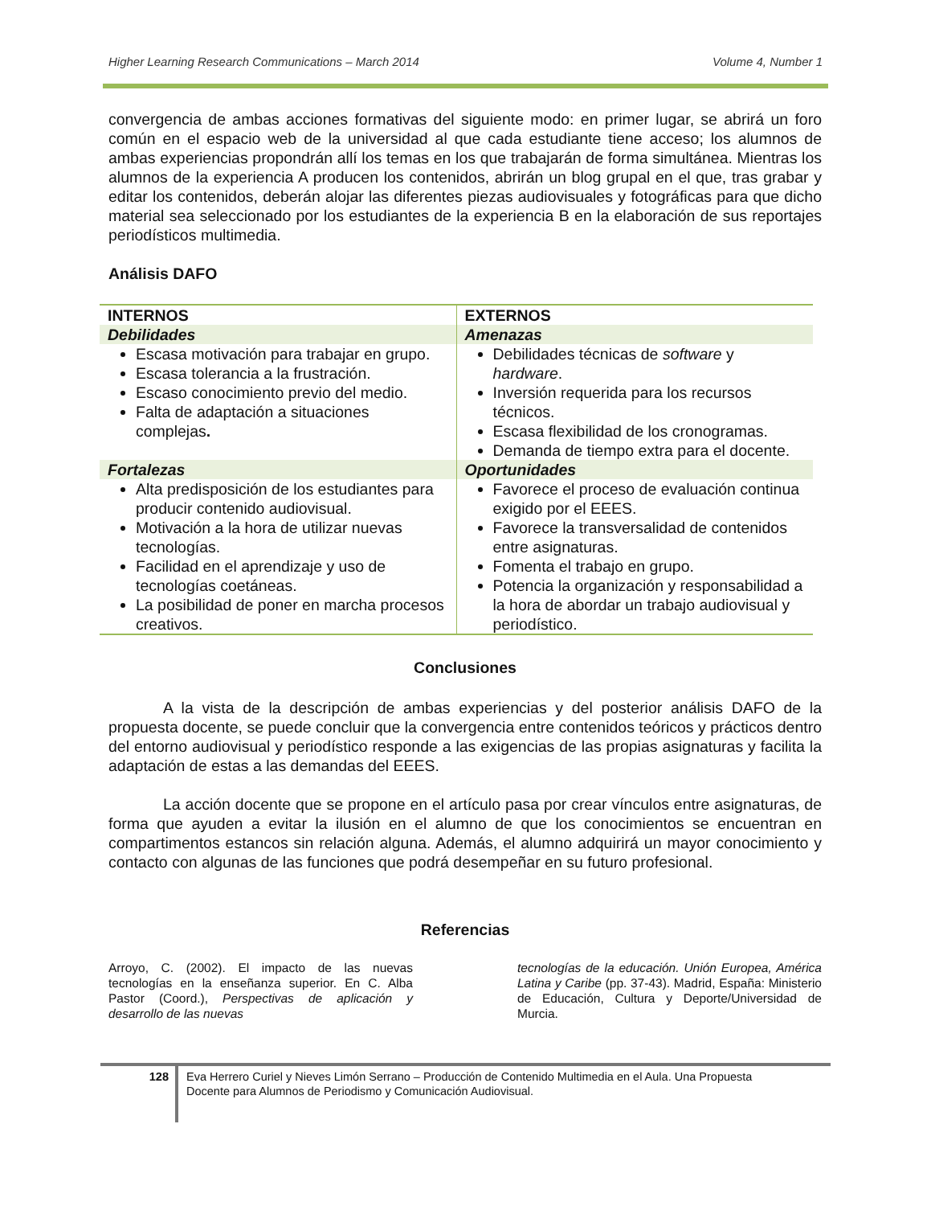Higher Learning Research Communications – March 2014 Volume 4, Number 1
convergencia de ambas acciones formativas del siguiente modo: en primer lugar, se abrirá un foro común en el espacio web de la universidad al que cada estudiante tiene acceso; los alumnos de ambas experiencias propondrán allí los temas en los que trabajarán de forma simultánea. Mientras los alumnos de la experiencia A producen los contenidos, abrirán un blog grupal en el que, tras grabar y editar los contenidos, deberán alojar las diferentes piezas audiovisuales y fotográficas para que dicho material sea seleccionado por los estudiantes de la experiencia B en la elaboración de sus reportajes periodísticos multimedia.
Análisis DAFO
| INTERNOS | EXTERNOS |
| --- | --- |
| Debilidades | Amenazas |
| Escasa motivación para trabajar en grupo. Escasa tolerancia a la frustración. Escaso conocimiento previo del medio. Falta de adaptación a situaciones complejas . | Debilidades técnicas de software y hardware . Inversión requerida para los recursos técnicos. Escasa flexibilidad de los cronogramas. Demanda de tiempo extra para el docente. |
| Fortalezas | Oportunidades |
| Alta predisposición de los estudiantes para producir contenido audiovisual. Motivación a la hora de utilizar nuevas tecnologías. Facilidad en el aprendizaje y uso de tecnologías coetáneas. La posibilidad de poner en marcha procesos creativos. | Favorece el proceso de evaluación continua exigido por el EEES. Favorece la transversalidad de contenidos entre asignaturas. Fomenta el trabajo en grupo. Potencia la organización y responsabilidad a la hora de abordar un trabajo audiovisual y periodístico. |
Conclusiones
A la vista de la descripción de ambas experiencias y del posterior análisis DAFO de la propuesta docente, se puede concluir que la convergencia entre contenidos teóricos y prácticos dentro del entorno audiovisual y periodístico responde a las exigencias de las propias asignaturas y facilita la adaptación de estas a las demandas del EEES.
La acción docente que se propone en el artículo pasa por crear vínculos entre asignaturas, de forma que ayuden a evitar la ilusión en el alumno de que los conocimientos se encuentran en compartimentos estancos sin relación alguna. Además, el alumno adquirirá un mayor conocimiento y contacto con algunas de las funciones que podrá desempeñar en su futuro profesional.
Referencias
Arroyo, C. (2002). El impacto de las nuevas tecnologías en la enseñanza superior. En C. Alba Pastor (Coord.), Perspectivas de aplicación y desarrollo de las nuevas
tecnologías de la educación. Unión Europea, América Latina y Caribe (pp. 37-43). Madrid, España: Ministerio de Educación, Cultura y Deporte/Universidad de Murcia.
128
Eva Herrero Curiel y Nieves Limón Serrano – Producción de Contenido Multimedia en el Aula. Una Propuesta Docente para Alumnos de Periodismo y Comunicación Audiovisual.